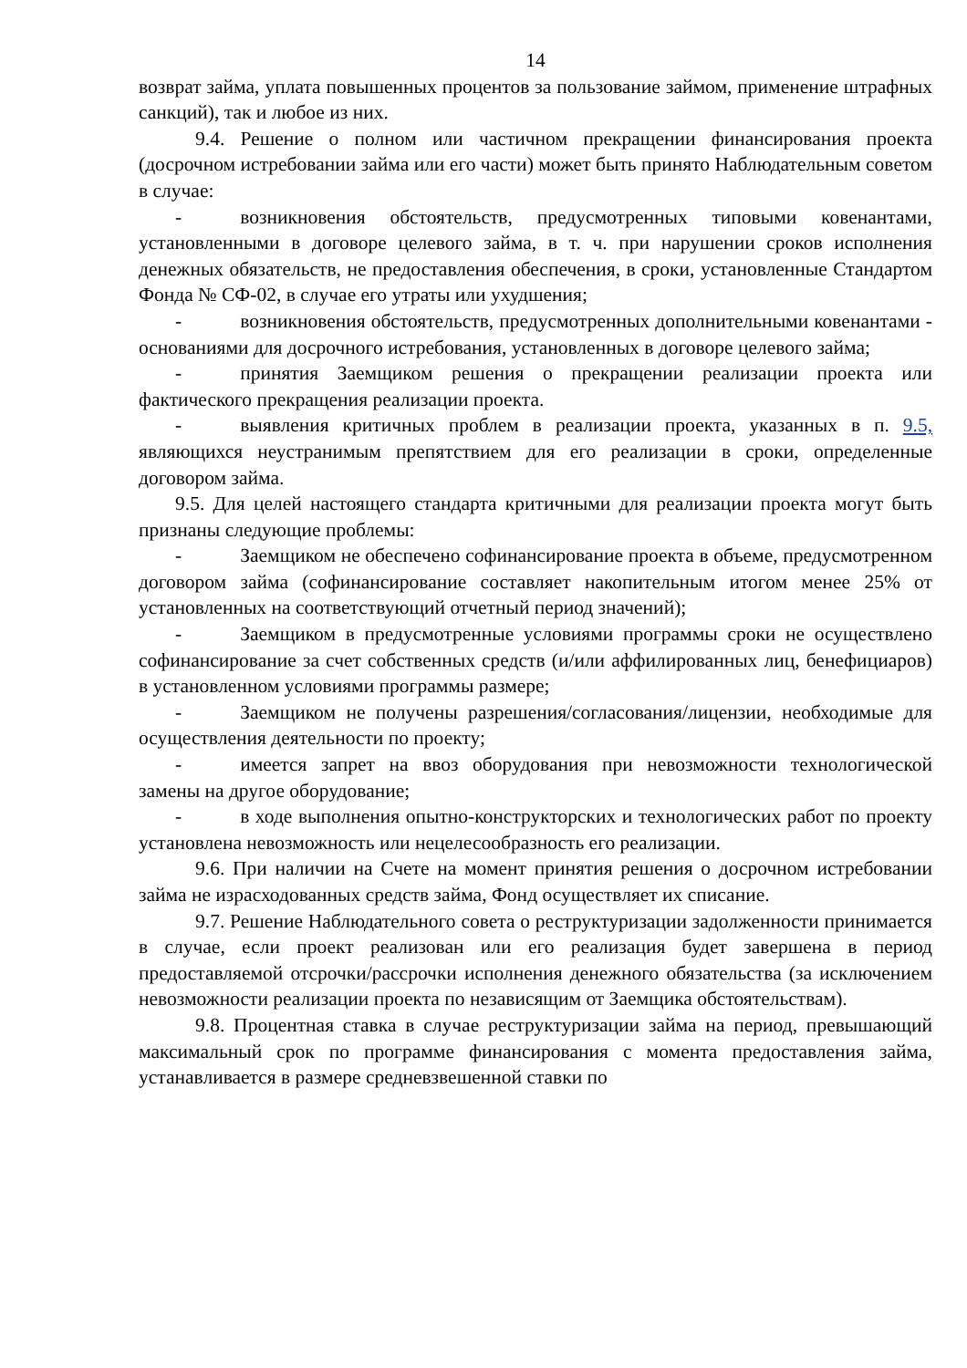14
возврат займа, уплата повышенных процентов за пользование займом, применение штрафных санкций), так и любое из них.
9.4. Решение о полном или частичном прекращении финансирования проекта (досрочном истребовании займа или его части) может быть принято Наблюдательным советом в случае:
- возникновения обстоятельств, предусмотренных типовыми ковенантами, установленными в договоре целевого займа, в т. ч. при нарушении сроков исполнения денежных обязательств, не предоставления обеспечения, в сроки, установленные Стандартом Фонда № СФ-02, в случае его утраты или ухудшения;
- возникновения обстоятельств, предусмотренных дополнительными ковенантами - основаниями для досрочного истребования, установленных в договоре целевого займа;
- принятия Заемщиком решения о прекращении реализации проекта или фактического прекращения реализации проекта.
- выявления критичных проблем в реализации проекта, указанных в п. 9.5, являющихся неустранимым препятствием для его реализации в сроки, определенные договором займа.
9.5. Для целей настоящего стандарта критичными для реализации проекта могут быть признаны следующие проблемы:
- Заемщиком не обеспечено софинансирование проекта в объеме, предусмотренном договором займа (софинансирование составляет накопительным итогом менее 25% от установленных на соответствующий отчетный период значений);
- Заемщиком в предусмотренные условиями программы сроки не осуществлено софинансирование за счет собственных средств (и/или аффилированных лиц, бенефициаров) в установленном условиями программы размере;
- Заемщиком не получены разрешения/согласования/лицензии, необходимые для осуществления деятельности по проекту;
- имеется запрет на ввоз оборудования при невозможности технологической замены на другое оборудование;
- в ходе выполнения опытно-конструкторских и технологических работ по проекту установлена невозможность или нецелесообразность его реализации.
9.6. При наличии на Счете на момент принятия решения о досрочном истребовании займа не израсходованных средств займа, Фонд осуществляет их списание.
9.7. Решение Наблюдательного совета о реструктуризации задолженности принимается в случае, если проект реализован или его реализация будет завершена в период предоставляемой отсрочки/рассрочки исполнения денежного обязательства (за исключением невозможности реализации проекта по независящим от Заемщика обстоятельствам).
9.8. Процентная ставка в случае реструктуризации займа на период, превышающий максимальный срок по программе финансирования с момента предоставления займа, устанавливается в размере средневзвешенной ставки по